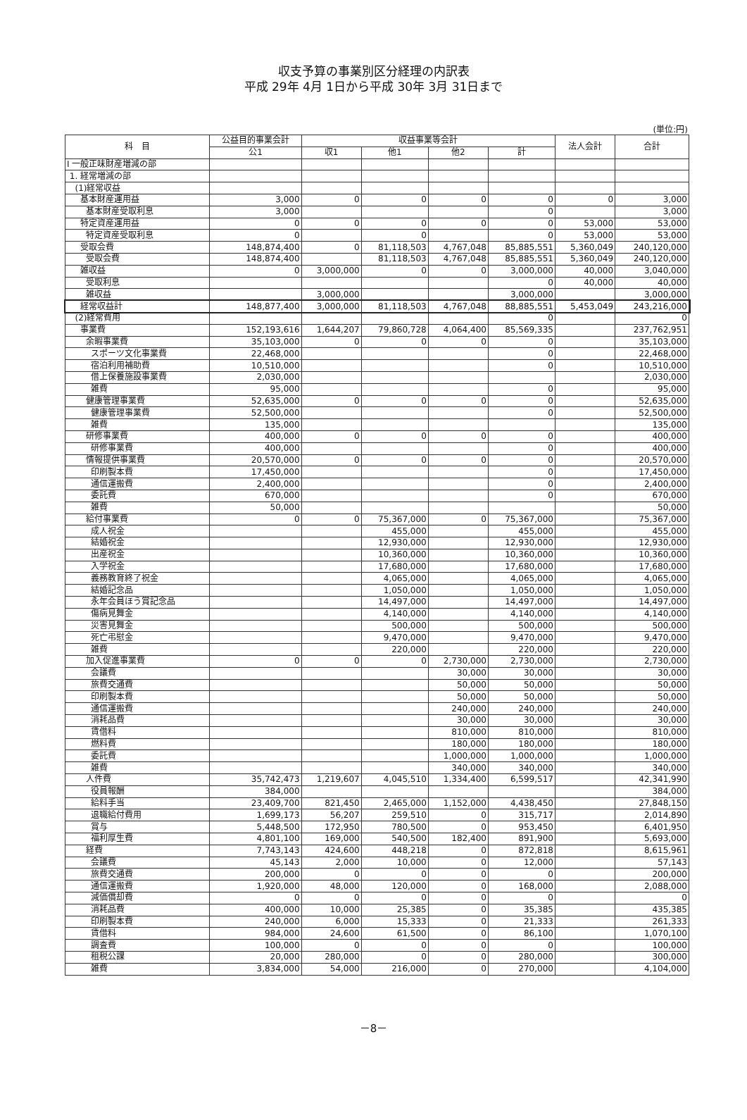収支予算の事業別区分経理の内訳表
平成 29年 4月 1日から平成 30年 3月 31日まで
(単位:円)
| 科 目 | 公益目的事業会計 | 収益事業等会計 | | | | 法人会計 | 合計 |
| --- | --- | --- | --- | --- | --- | --- | --- |
| | 公1 | 収1 | 他1 | 他2 | 計 | | |
| Ⅰ 一般正味財産増減の部 | | | | | | | |
| 1. 経常増減の部 | | | | | | | |
| (1)経常収益 | | | | | | | |
| 基本財産運用益 | 3,000 | 0 | 0 | 0 | 0 | 0 | 3,000 |
| 基本財産受取利息 | 3,000 | | | | 0 | | 3,000 |
| 特定資産運用益 | 0 | 0 | 0 | 0 | 0 | 53,000 | 53,000 |
| 特定資産受取利息 | 0 | | 0 | | 0 | 53,000 | 53,000 |
| 受取会費 | 148,874,400 | 0 | 81,118,503 | 4,767,048 | 85,885,551 | 5,360,049 | 240,120,000 |
| 受取会費 | 148,874,400 | | 81,118,503 | 4,767,048 | 85,885,551 | 5,360,049 | 240,120,000 |
| 雑収益 | 0 | 3,000,000 | 0 | 0 | 3,000,000 | 40,000 | 3,040,000 |
| 受取利息 | | | | | 0 | 40,000 | 40,000 |
| 雑収益 | | 3,000,000 | | | 3,000,000 | | 3,000,000 |
| 経常収益計 | 148,877,400 | 3,000,000 | 81,118,503 | 4,767,048 | 88,885,551 | 5,453,049 | 243,216,000 |
| (2)経常費用 | | | | | 0 | | 0 |
| 事業費 | 152,193,616 | 1,644,207 | 79,860,728 | 4,064,400 | 85,569,335 | | 237,762,951 |
| 余暇事業費 | 35,103,000 | 0 | 0 | 0 | 0 | | 35,103,000 |
| スポーツ文化事業費 | 22,468,000 | | | | 0 | | 22,468,000 |
| 宿泊利用補助費 | 10,510,000 | | | | 0 | | 10,510,000 |
| 借上保養施設事業費 | 2,030,000 | | | | | | 2,030,000 |
| 雑費 | 95,000 | | | | 0 | | 95,000 |
| 健康管理事業費 | 52,635,000 | 0 | 0 | 0 | 0 | | 52,635,000 |
| 健康管理事業費 | 52,500,000 | | | | 0 | | 52,500,000 |
| 雑費 | 135,000 | | | | | | 135,000 |
| 研修事業費 | 400,000 | 0 | 0 | 0 | 0 | | 400,000 |
| 研修事業費 | 400,000 | | | | 0 | | 400,000 |
| 情報提供事業費 | 20,570,000 | 0 | 0 | 0 | 0 | | 20,570,000 |
| 印刷製本費 | 17,450,000 | | | | 0 | | 17,450,000 |
| 通信運搬費 | 2,400,000 | | | | 0 | | 2,400,000 |
| 委託費 | 670,000 | | | | 0 | | 670,000 |
| 雑費 | 50,000 | | | | | | 50,000 |
| 給付事業費 | 0 | 0 | 75,367,000 | 0 | 75,367,000 | | 75,367,000 |
| 成人祝金 | | | 455,000 | | 455,000 | | 455,000 |
| 結婚祝金 | | | 12,930,000 | | 12,930,000 | | 12,930,000 |
| 出産祝金 | | | 10,360,000 | | 10,360,000 | | 10,360,000 |
| 入学祝金 | | | 17,680,000 | | 17,680,000 | | 17,680,000 |
| 義務教育終了祝金 | | | 4,065,000 | | 4,065,000 | | 4,065,000 |
| 結婚記念品 | | | 1,050,000 | | 1,050,000 | | 1,050,000 |
| 永年会員ほう賞記念品 | | | 14,497,000 | | 14,497,000 | | 14,497,000 |
| 傷病見舞金 | | | 4,140,000 | | 4,140,000 | | 4,140,000 |
| 災害見舞金 | | | 500,000 | | 500,000 | | 500,000 |
| 死亡弔慰金 | | | 9,470,000 | | 9,470,000 | | 9,470,000 |
| 雑費 | | | 220,000 | | 220,000 | | 220,000 |
| 加入促進事業費 | 0 | 0 | 0 | 2,730,000 | 2,730,000 | | 2,730,000 |
| 会議費 | | | | 30,000 | 30,000 | | 30,000 |
| 旅費交通費 | | | | 50,000 | 50,000 | | 50,000 |
| 印刷製本費 | | | | 50,000 | 50,000 | | 50,000 |
| 通信運搬費 | | | | 240,000 | 240,000 | | 240,000 |
| 消耗品費 | | | | 30,000 | 30,000 | | 30,000 |
| 賃借料 | | | | 810,000 | 810,000 | | 810,000 |
| 燃料費 | | | | 180,000 | 180,000 | | 180,000 |
| 委託費 | | | | 1,000,000 | 1,000,000 | | 1,000,000 |
| 雑費 | | | | 340,000 | 340,000 | | 340,000 |
| 人件費 | 35,742,473 | 1,219,607 | 4,045,510 | 1,334,400 | 6,599,517 | | 42,341,990 |
| 役員報酬 | 384,000 | | | | | | 384,000 |
| 給料手当 | 23,409,700 | 821,450 | 2,465,000 | 1,152,000 | 4,438,450 | | 27,848,150 |
| 退職給付費用 | 1,699,173 | 56,207 | 259,510 | 0 | 315,717 | | 2,014,890 |
| 賞与 | 5,448,500 | 172,950 | 780,500 | 0 | 953,450 | | 6,401,950 |
| 福利厚生費 | 4,801,100 | 169,000 | 540,500 | 182,400 | 891,900 | | 5,693,000 |
| 経費 | 7,743,143 | 424,600 | 448,218 | 0 | 872,818 | | 8,615,961 |
| 会議費 | 45,143 | 2,000 | 10,000 | 0 | 12,000 | | 57,143 |
| 旅費交通費 | 200,000 | 0 | 0 | 0 | 0 | | 200,000 |
| 通信運搬費 | 1,920,000 | 48,000 | 120,000 | 0 | 168,000 | | 2,088,000 |
| 減価償却費 | 0 | 0 | 0 | 0 | 0 | | 0 |
| 消耗品費 | 400,000 | 10,000 | 25,385 | 0 | 35,385 | | 435,385 |
| 印刷製本費 | 240,000 | 6,000 | 15,333 | 0 | 21,333 | | 261,333 |
| 賃借料 | 984,000 | 24,600 | 61,500 | 0 | 86,100 | | 1,070,100 |
| 調査費 | 100,000 | 0 | 0 | 0 | 0 | | 100,000 |
| 租税公課 | 20,000 | 280,000 | 0 | 0 | 280,000 | | 300,000 |
| 雑費 | 3,834,000 | 54,000 | 216,000 | 0 | 270,000 | | 4,104,000 |
－8－